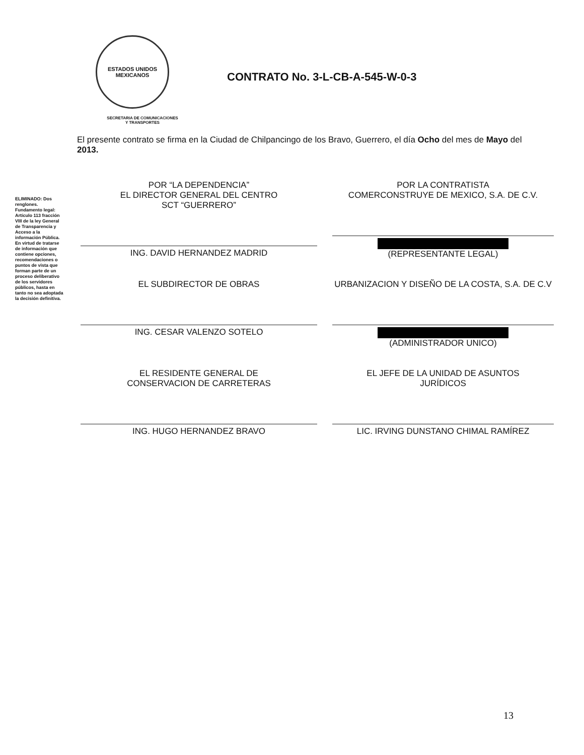ELIMINADO: Dos renglones. Fundamento legal: Artículo 113 fracción VIII de la ley General de Transparencia y Acceso a la información Pública. En virtud de tratarse de información que contiene opciones, recomendaciones o puntos de vista que forman parte de un proceso deliberativo de los servidores públicos, hasta en tanto no sea adoptada la decisión definitiva.
ESTADOS UNIDOS MEXICANOS
CONTRATO No. 3-L-CB-A-545-W-0-3
SECRETARIA DE COMUNICACIONES
Y TRANSPORTES
El presente contrato se firma en la Ciudad de Chilpancingo de los Bravo, Guerrero, el día Ocho del mes de Mayo del 2013.
POR “LA DEPENDENCIA”
EL DIRECTOR GENERAL DEL CENTRO
SCT “GUERRERO”
ING. DAVID HERNANDEZ MADRID
POR LA CONTRATISTA
COMERCONSTRUYE DE MEXICO, S.A. DE C.V.
(REPRESENTANTE LEGAL)
EL SUBDIRECTOR DE OBRAS
ING. CESAR VALENZO SOTELO
URBANIZACION Y DISEÑO DE LA COSTA, S.A. DE C.V
(ADMINISTRADOR UNICO)
EL RESIDENTE GENERAL DE
CONSERVACION DE CARRETERAS
ING. HUGO HERNANDEZ BRAVO
EL JEFE DE LA UNIDAD DE ASUNTOS
JURÍDICOS
LIC. IRVING DUNSTANO CHIMAL RAMÍREZ
13